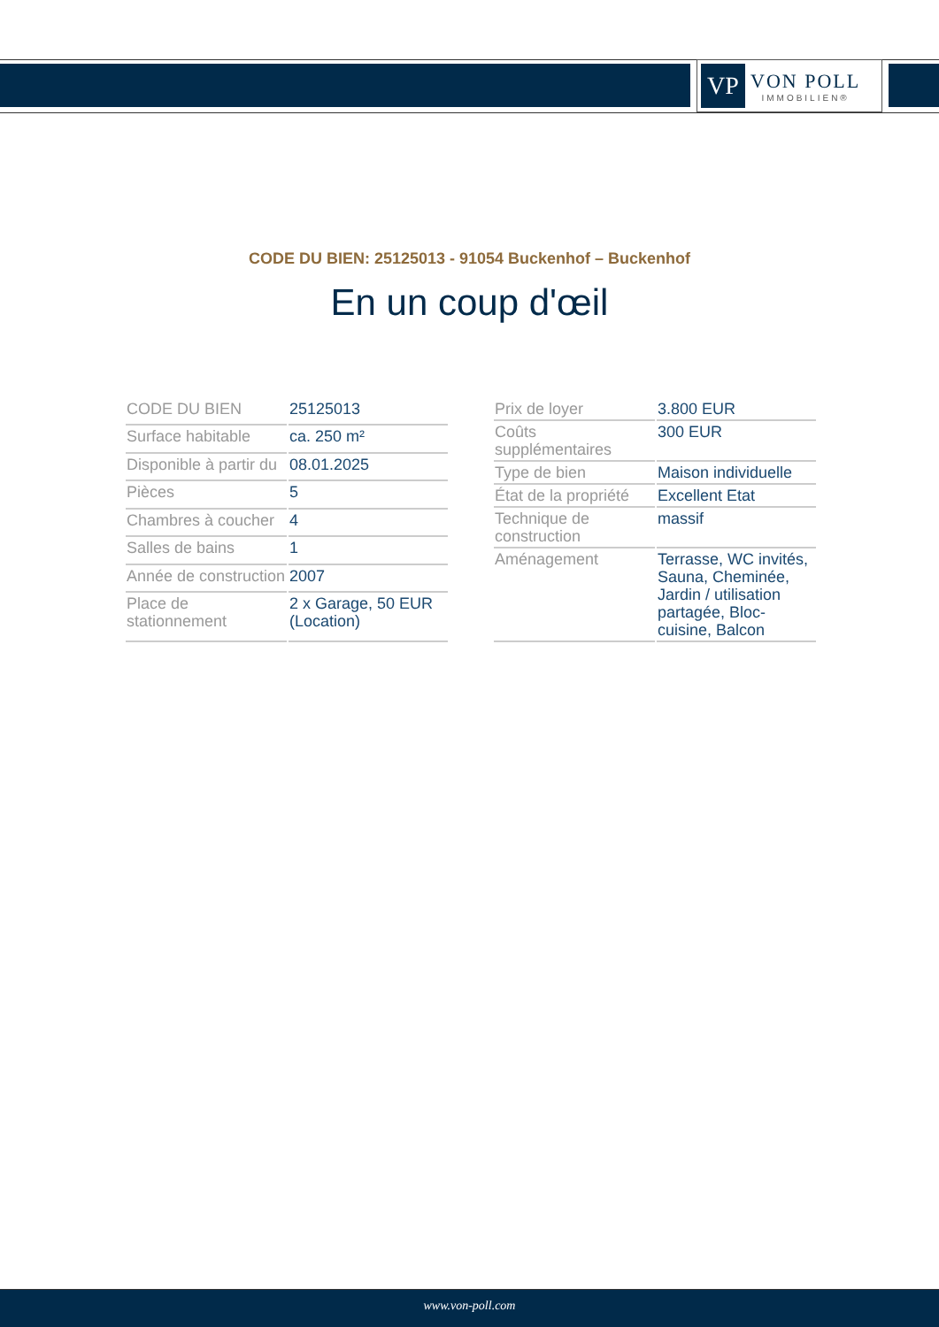VP
VON POLL
IMMOBILIEN®
CODE DU BIEN: 25125013 - 91054 Buckenhof – Buckenhof
En un coup d'œil
| CODE DU BIEN | 25125013 |
| Surface habitable | ca. 250 m² |
| Disponible à partir du | 08.01.2025 |
| Pièces | 5 |
| Chambres à coucher | 4 |
| Salles de bains | 1 |
| Année de construction | 2007 |
| Place de stationnement | 2 x Garage, 50 EUR (Location) |
| Prix de loyer | 3.800 EUR |
| Coûts supplémentaires | 300 EUR |
| Type de bien | Maison individuelle |
| État de la propriété | Excellent Etat |
| Technique de construction | massif |
| Aménagement | Terrasse, WC invités, Sauna, Cheminée, Jardin / utilisation partagée, Bloc-cuisine, Balcon |
www.von-poll.com